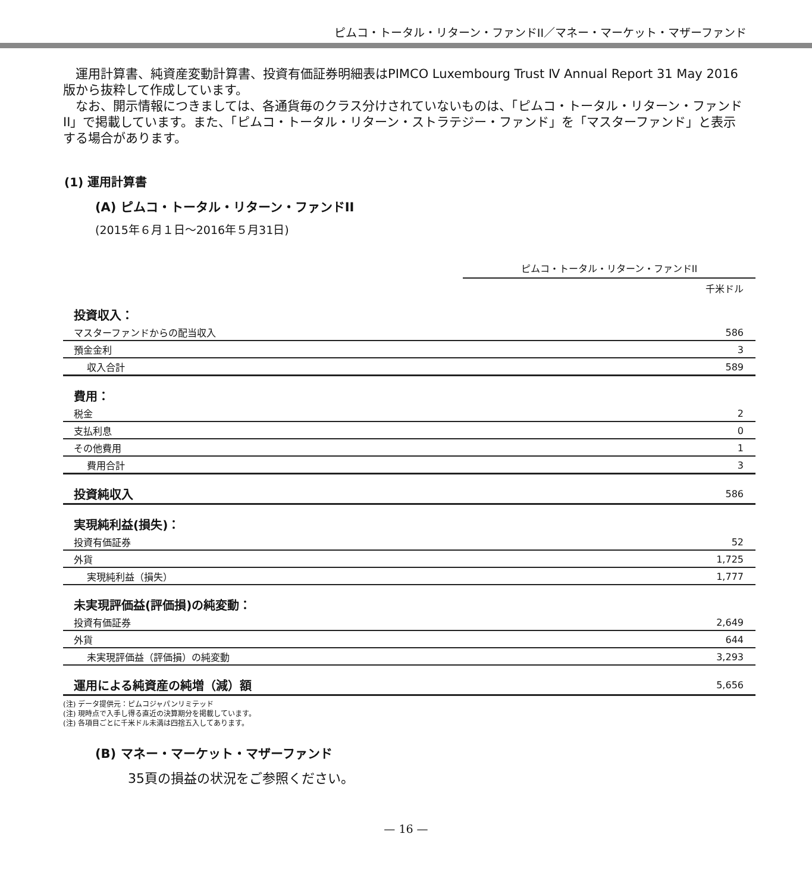ピムコ・トータル・リターン・ファンドII／マネー・マーケット・マザーファンド
　運用計算書、純資産変動計算書、投資有価証券明細表はPIMCO Luxembourg Trust Ⅳ Annual Report 31 May 2016版から抜粋して作成しています。
　なお、開示情報につきましては、各通貨毎のクラス分けされていないものは、「ピムコ・トータル・リターン・ファンドII」で掲載しています。また、「ピムコ・トータル・リターン・ストラテジー・ファンド」を「マスターファンド」と表示する場合があります。
(1) 運用計算書
(A) ピムコ・トータル・リターン・ファンドII
(2015年６月１日～2016年５月31日)
ピムコ・トータル・リターン・ファンドII
千米ドル
| 投資収入： | |
| マスターファンドからの配当収入 | 586 |
| 預金金利 | 3 |
| 収入合計 | 589 |
| 費用： | |
| 税金 | 2 |
| 支払利息 | 0 |
| その他費用 | 1 |
| 費用合計 | 3 |
| 投資純収入 | 586 |
| 実現純利益(損失)： | |
| 投資有価証券 | 52 |
| 外貨 | 1,725 |
| 実現純利益（損失） | 1,777 |
| 未実現評価益(評価損)の純変動： | |
| 投資有価証券 | 2,649 |
| 外貨 | 644 |
| 未実現評価益（評価損）の純変動 | 3,293 |
| 運用による純資産の純増（減）額 | 5,656 |
(注) データ提供元：ピムコジャパンリミテッド
(注) 現時点で入手し得る直近の決算期分を掲載しています。
(注) 各項目ごとに千米ドル未満は四捨五入してあります。
(B) マネー・マーケット・マザーファンド
35頁の損益の状況をご参照ください。
— 16 —